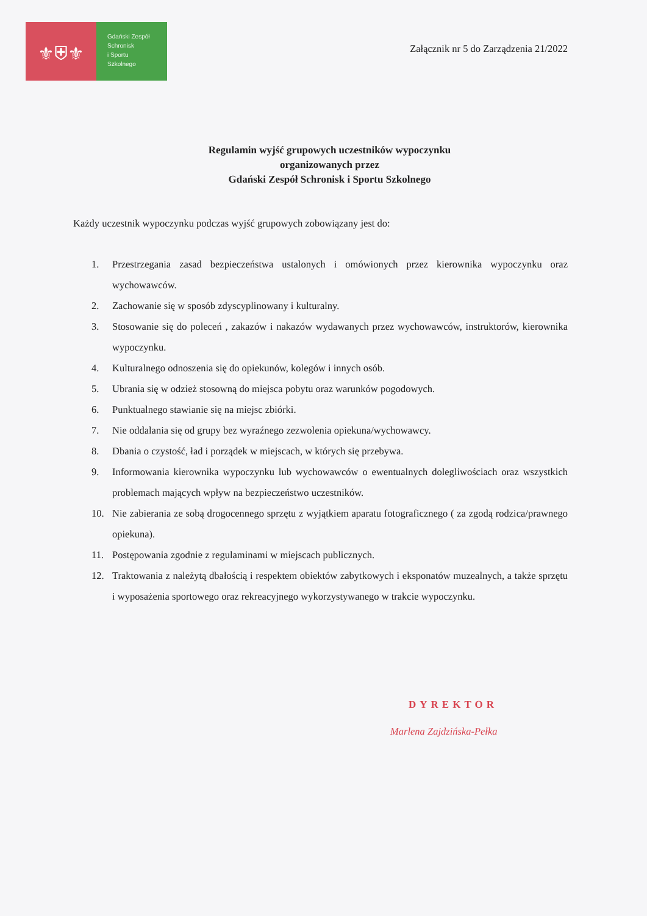⚜⛨⚜
Gdański Zespół
Schronisk
i Sportu
Szkolnego
Załącznik nr 5 do Zarządzenia 21/2022
Regulamin wyjść grupowych uczestników wypoczynku
organizowanych przez
Gdański Zespół Schronisk i Sportu Szkolnego
Każdy uczestnik wypoczynku podczas wyjść grupowych zobowiązany jest do:
1. Przestrzegania zasad bezpieczeństwa ustalonych i omówionych przez kierownika wypoczynku oraz wychowawców.
2. Zachowanie się w sposób zdyscyplinowany i kulturalny.
3. Stosowanie się do poleceń , zakazów i nakazów wydawanych przez wychowawców, instruktorów, kierownika wypoczynku.
4. Kulturalnego odnoszenia się do opiekunów, kolegów i innych osób.
5. Ubrania się w odzież stosowną do miejsca pobytu oraz warunków pogodowych.
6. Punktualnego stawianie się na miejsc zbiórki.
7. Nie oddalania się od grupy bez wyraźnego zezwolenia opiekuna/wychowawcy.
8. Dbania o czystość, ład i porządek w miejscach, w których się przebywa.
9. Informowania kierownika wypoczynku lub wychowawców o ewentualnych dolegliwościach oraz wszystkich problemach mających wpływ na bezpieczeństwo uczestników.
10. Nie zabierania ze sobą drogocennego sprzętu z wyjątkiem aparatu fotograficznego ( za zgodą rodzica/prawnego opiekuna).
11. Postępowania zgodnie z regulaminami w miejscach publicznych.
12. Traktowania z należytą dbałością i respektem obiektów zabytkowych i eksponatów muzealnych, a także sprzętu i wyposażenia sportowego oraz rekreacyjnego wykorzystywanego w trakcie wypoczynku.
DYREKTOR
Marlena Zajdzińska-Pełka